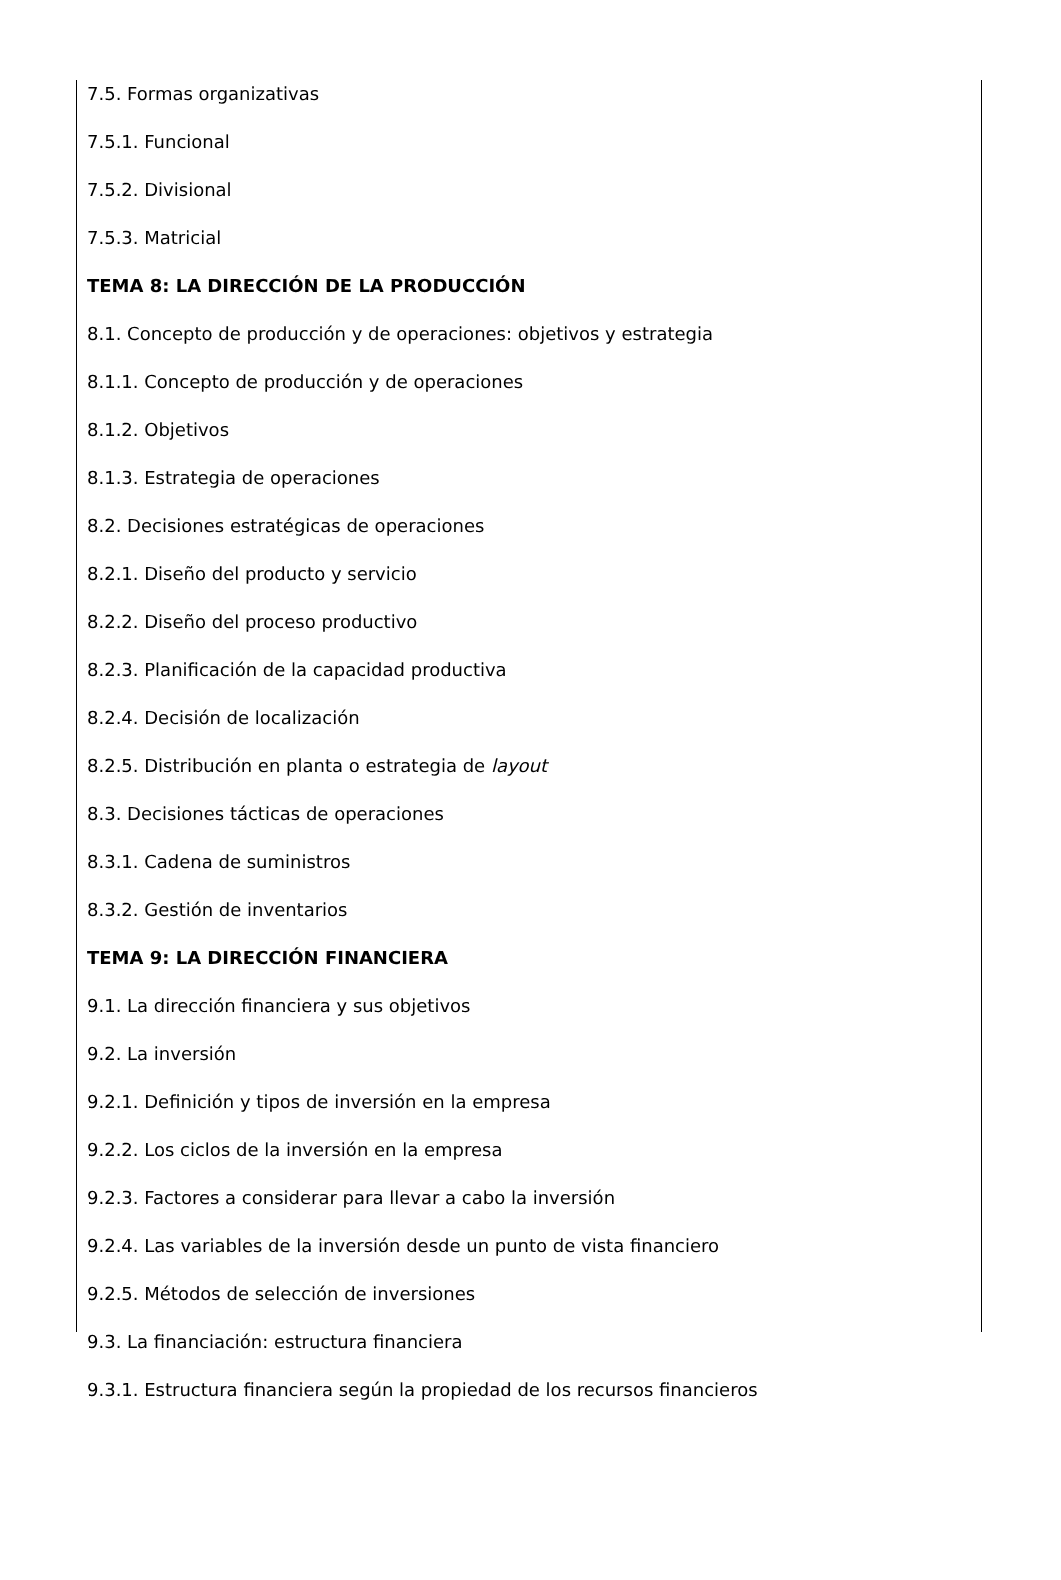7.5. Formas organizativas
7.5.1. Funcional
7.5.2. Divisional
7.5.3. Matricial
TEMA 8: LA DIRECCIÓN DE LA PRODUCCIÓN
8.1. Concepto de producción y de operaciones: objetivos y estrategia
8.1.1. Concepto de producción y de operaciones
8.1.2. Objetivos
8.1.3. Estrategia de operaciones
8.2. Decisiones estratégicas de operaciones
8.2.1. Diseño del producto y servicio
8.2.2. Diseño del proceso productivo
8.2.3. Planificación de la capacidad productiva
8.2.4. Decisión de localización
8.2.5. Distribución en planta o estrategia de layout
8.3. Decisiones tácticas de operaciones
8.3.1. Cadena de suministros
8.3.2. Gestión de inventarios
TEMA 9: LA DIRECCIÓN FINANCIERA
9.1. La dirección financiera y sus objetivos
9.2. La inversión
9.2.1. Definición y tipos de inversión en la empresa
9.2.2. Los ciclos de la inversión en la empresa
9.2.3. Factores a considerar para llevar a cabo la inversión
9.2.4. Las variables de la inversión desde un punto de vista financiero
9.2.5. Métodos de selección de inversiones
9.3. La financiación: estructura financiera
9.3.1. Estructura financiera según la propiedad de los recursos financieros